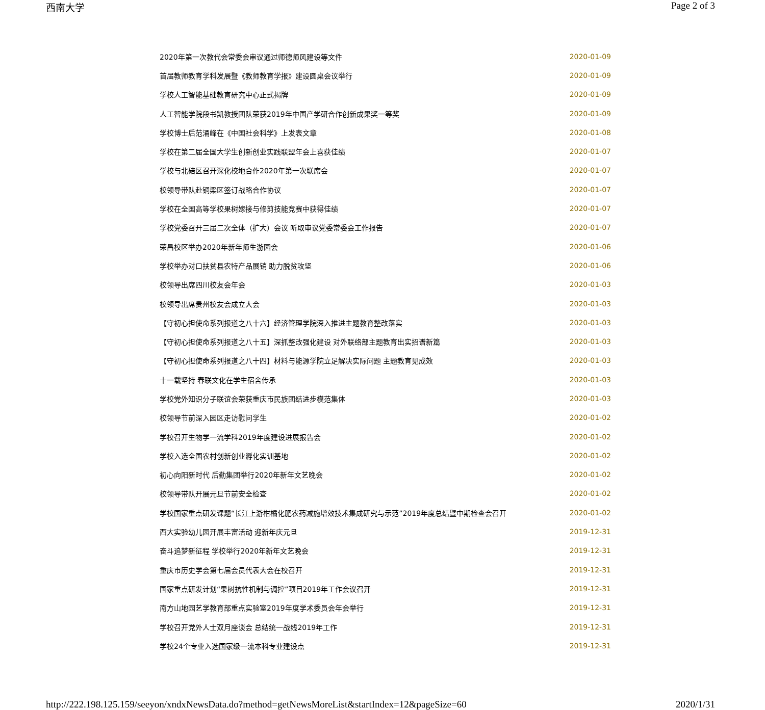西南大学 Page 2 of 3
2020年第一次教代会常委会审议通过师德师风建设等文件 2020-01-09
首届教师教育学科发展暨《教师教育学报》建设圆桌会议举行 2020-01-09
学校人工智能基础教育研究中心正式揭牌 2020-01-09
人工智能学院段书凯教授团队荣获2019年中国产学研合作创新成果奖一等奖 2020-01-09
学校博士后范涌峰在《中国社会科学》上发表文章 2020-01-08
学校在第二届全国大学生创新创业实践联盟年会上喜获佳绩 2020-01-07
学校与北碚区召开深化校地合作2020年第一次联席会 2020-01-07
校领导带队赴铜梁区签订战略合作协议 2020-01-07
学校在全国高等学校果树嫁接与修剪技能竞赛中获得佳绩 2020-01-07
学校党委召开三届二次全体（扩大）会议 听取审议党委常委会工作报告 2020-01-07
荣昌校区举办2020年新年师生游园会 2020-01-06
学校举办对口扶贫县农特产品展销 助力脱贫攻坚 2020-01-06
校领导出席四川校友会年会 2020-01-03
校领导出席贵州校友会成立大会 2020-01-03
【守初心担使命系列报道之八十六】经济管理学院深入推进主题教育整改落实 2020-01-03
【守初心担使命系列报道之八十五】深抓整改强化建设 对外联络部主题教育出实招谱新篇 2020-01-03
【守初心担使命系列报道之八十四】材料与能源学院立足解决实际问题 主题教育见成效 2020-01-03
十一载坚持 春联文化在学生宿舍传承 2020-01-03
学校党外知识分子联谊会荣获重庆市民族团结进步模范集体 2020-01-03
校领导节前深入园区走访慰问学生 2020-01-02
学校召开生物学一流学科2019年度建设进展报告会 2020-01-02
学校入选全国农村创新创业孵化实训基地 2020-01-02
初心向阳新时代 后勤集团举行2020年新年文艺晚会 2020-01-02
校领导带队开展元旦节前安全检查 2020-01-02
学校国家重点研发课题“长江上游柑橘化肥农药减施增效技术集成研究与示范”2019年度总结暨中期检查会召开 2020-01-02
西大实验幼儿园开展丰富活动 迎新年庆元旦 2019-12-31
奋斗追梦新征程 学校举行2020年新年文艺晚会 2019-12-31
重庆市历史学会第七届会员代表大会在校召开 2019-12-31
国家重点研发计划“果树抗性机制与调控”项目2019年工作会议召开 2019-12-31
南方山地园艺学教育部重点实验室2019年度学术委员会年会举行 2019-12-31
学校召开党外人士双月座谈会 总结统一战线2019年工作 2019-12-31
学校24个专业入选国家级一流本科专业建设点 2019-12-31
http://222.198.125.159/seeyon/xndxNewsData.do?method=getNewsMoreList&startIndex=12&pageSize=60 2020/1/31